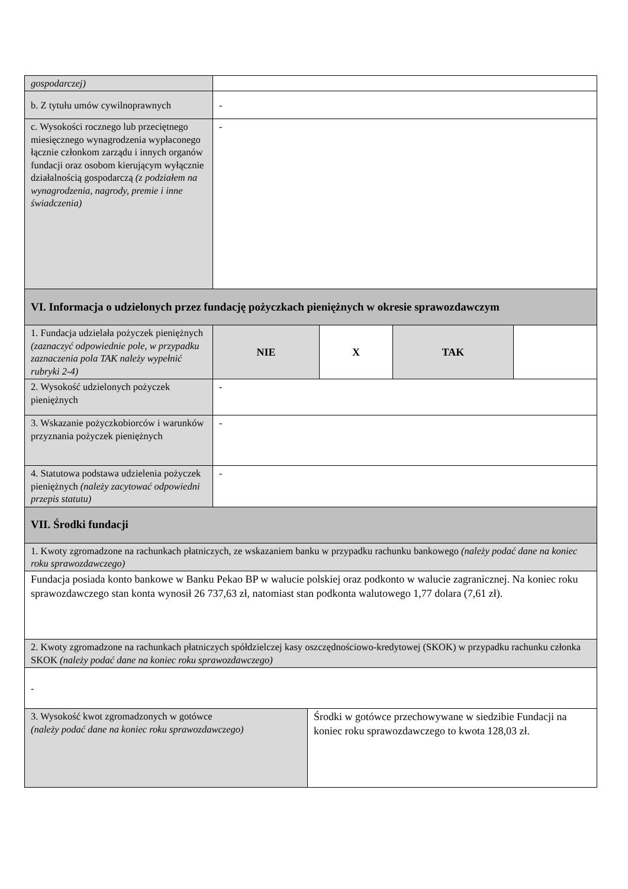| gospodarczej) | | | | |
| b. Z tytułu umów cywilnoprawnych | - | | | |
| c. Wysokości rocznego lub przeciętnego miesięcznego wynagrodzenia wypłaconego łącznie członkom zarządu i innych organów fundacji oraz osobom kierującym wyłącznie działalnością gospodarczą (z podziałem na wynagrodzenia, nagrody, premie i inne świadczenia) | - | | | |
| VI. Informacja o udzielonych przez fundację pożyczkach pieniężnych w okresie sprawozdawczym | | | | |
| 1. Fundacja udzielała pożyczek pieniężnych (zaznaczyć odpowiednie pole, w przypadku zaznaczenia pola TAK należy wypełnić rubryki 2-4) | NIE | X | TAK | |
| 2. Wysokość udzielonych pożyczek pieniężnych | - | | | |
| 3. Wskazanie pożyczkobiorców i warunków przyznania pożyczek pieniężnych | - | | | |
| 4. Statutowa podstawa udzielenia pożyczek pieniężnych (należy zacytować odpowiedni przepis statutu) | - | | | |
| VII. Środki fundacji | | | | |
| 1. Kwoty zgromadzone na rachunkach płatniczych, ze wskazaniem banku w przypadku rachunku bankowego (należy podać dane na koniec roku sprawozdawczego) | | | | |
| Fundacja posiada konto bankowe w Banku Pekao BP w walucie polskiej oraz podkonto w walucie zagranicznej. Na koniec roku sprawozdawczego stan konta wynosił 26 737,63 zł, natomiast stan podkonta walutowego 1,77 dolara (7,61 zł). | | | | |
| 2. Kwoty zgromadzone na rachunkach płatniczych spółdzielczej kasy oszczędnościowo-kredytowej (SKOK) w przypadku rachunku członka SKOK (należy podać dane na koniec roku sprawozdawczego) | | | | |
| - | | | | |
| 3. Wysokość kwot zgromadzonych w gotówce (należy podać dane na koniec roku sprawozdawczego) | Środki w gotówce przechowywane w siedzibie Fundacji na koniec roku sprawozdawczego to kwota 128,03 zł. |